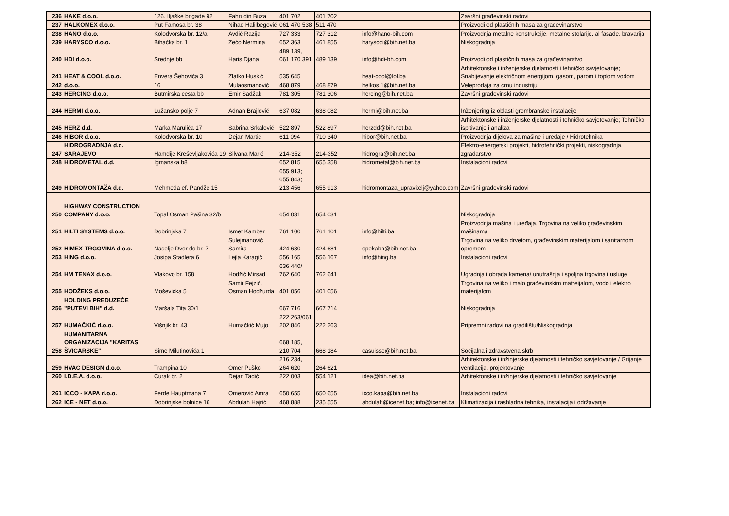| 236 | HAKE d.o.o. | 126. Iljaške brigade 92 | Fahrudin Buza | 401 702 | 401 702 | | Završni građevinski radovi |
| 237 | HALKOMEX d.o.o. | Put Famosa br. 38 | Nihad Halilbegović | 061 470 538 | 511 470 | | Proizvodi od plastičnih masa za građevinarstvo |
| 238 | HANO d.o.o. | Kolodvorska br. 12/a | Avdić Razija | 727 333 | 727 312 | info@hano-bih.com | Proizvodnja metalne konstrukcije, metalne stolarije, al fasade, bravarija |
| 239 | HARYSCO d.o.o. | Bihaćka br. 1 | Zećo Nermina | 652 363 | 461 855 | haryscoi@bih.net.ba | Niskogradnja |
| 240 | HDI d.o.o. | Srednje bb | Haris Djana | 489 139, 061 170 391 | 489 139 | info@hdi-bh.com | Proizvodi od plastičnih masa za građevinarstvo |
| 241 | HEAT & COOL d.o.o. | Envera Šehovića 3 | Zlatko Huskić | 535 645 | | heat-cool@lol.ba | Arhitektonske i inženjerske djelatnosti i tehničko savjetovanje; Snabijevanje električnom energijom, gasom, parom i toplom vodom |
| 242 | d.o.o. | 16 | Mulaosmanović | 468 879 | 468 879 | helkos.1@bih.net.ba | Veleprodaja za crnu industriju |
| 243 | HERCING d.o.o. | Butmirska cesta bb | Emir Sadžak | 781 305 | 781 306 | hercing@bih.net.ba | Završni građevinski radovi |
| 244 | HERMI d.o.o. | Lužansko polje 7 | Adnan Brajlović | 637 082 | 638 082 | hermi@bih.net.ba | Inženjering iz oblasti grombranske instalacije |
| 245 | HERZ d.d. | Marka Marulića 17 | Sabrina Srkalović | 522 897 | 522 897 | herzdd@bih.net.ba | Arhitektonske i inženjerske djelatnosti i tehničko savjetovanje; Tehničko ispitivanje i analiza |
| 246 | HIBOR d.o.o. | Kolodvorska br. 10 | Dejan Martić | 611 094 | 710 340 | hibor@bih.net.ba | Proizvodnja dijelova za mašine i uređaje / Hidrotehnika |
| 247 | HIDROGRADNJA d.d. SARAJEVO | Hamdije Kreševljakovića 19 | Silvana Marić | 214-352 | 214-352 | hidrogra@bih.net.ba | Elektro-energetski projekti, hidrotehnički projekti, niskogradnja, zgradarstvo |
| 248 | HIDROMETAL d.d. | Igmanska b8 | | 652 815 | 655 358 | hidrometal@bih.net.ba | Instalacioni radovi |
| 249 | HIDROMONTAŽA d.d. | Mehmeda ef. Pandže 15 | | 655 913; 655 843; 213 456 | 655 913 | hidromontaza_upravitelj@yahoo.com | Završni građevinski radovi |
| 250 | HIGHWAY CONSTRUCTION COMPANY d.o.o. | Topal Osman Pašina 32/b | | 654 031 | 654 031 | | Niskogradnja |
| 251 | HILTI SYSTEMS d.o.o. | Dobrinjska 7 | Ismet Kamber | 761 100 | 761 101 | info@hilti.ba | Proizvodnja mašina i uređaja, Trgovina na veliko građevinskim mašinama |
| 252 | HIMEX-TRGOVINA d.o.o. | Naselje Dvor do br. 7 | Sulejmanović Samira | 424 680 | 424 681 | opekabh@bih.net.ba | Trgovina na veliko drvetom, građevinskim materijalom i sanitarnom opremom |
| 253 | HING d.o.o. | Josipa Stadlera 6 | Lejla Karagić | 556 165 | 556 167 | info@hing.ba | Instalacioni radovi |
| 254 | HM TENAX d.o.o. | Vlakovo br. 158 | Hodžić Mirsad | 636 440/ 762 640 | 762 641 | | Ugradnja i obrada kamena/ unutrašnja i spoljna trgovina i usluge |
| 255 | HODŽEKS d.o.o. | Moševićka 5 | Samir Fejzić, Osman Hodžurda | 401 056 | 401 056 | | Trgovina na veliko i malo građevinskim matreijalom, vodo i elektro materijalom |
| 256 | HOLDING PREDUZEĆE "PUTEVI BIH" d.d. | Maršala Tita 30/1 | | 667 716 | 667 714 | | Niskogradnja |
| 257 | HUMAČKIĆ d.o.o. | Višnjik br. 43 | Humačkić Mujo | 222 263/061 202 846 | 222 263 | | Pripremni radovi na gradilištu/Niskogradnja |
| 258 | HUMANITARNA ORGANIZACIJA "KARITAS ŠVICARSKE" | Sime Milutinovića 1 | | 668 185, 210 704 | 668 184 | casuisse@bih.net.ba | Socijalna i zdravstvena skrb |
| 259 | HVAC DESIGN d.o.o. | Trampina 10 | Omer Puško | 216 234, 264 620 | 264 621 | | Arhitektonske i inžinjerske djelatnosti i tehničko savjetovanje / Grijanje, ventilacija, projektovanje |
| 260 | I.D.E.A. d.o.o. | Curak br. 2 | Dejan Tadić | 222 003 | 554 121 | idea@bih.net.ba | Arhitektonske i inžinjerske djelatnosti i tehničko savjetovanje |
| 261 | ICCO - KAPA d.o.o. | Ferde Hauptmana 7 | Omerović Amra | 650 655 | 650 655 | icco.kapa@bih.net.ba | Instalacioni radovi |
| 262 | ICE - NET d.o.o. | Dobrinjske bolnice 16 | Abdulah Hajrić | 468 888 | 235 555 | abdulah@icenet.ba; info@icenet.ba | Klimatizacija i rashladna tehnika, instalacija i održavanje |